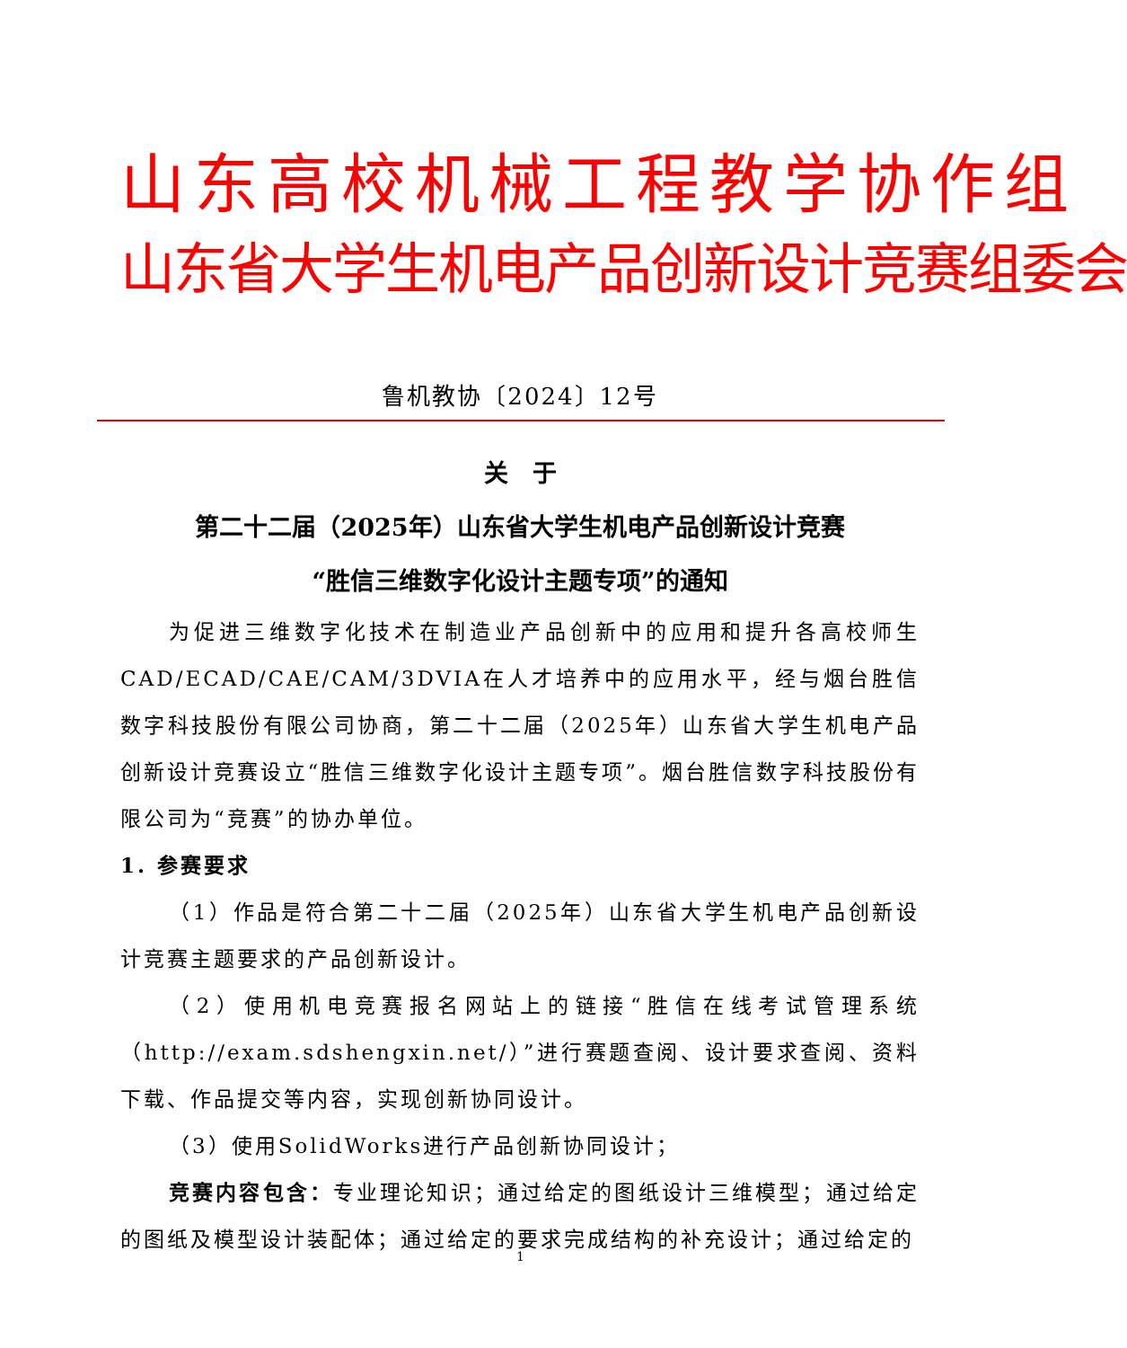山东高校机械工程教学协作组
山东省大学生机电产品创新设计竞赛组委会
鲁机教协〔2024〕12号
关　于
第二十二届（2025年）山东省大学生机电产品创新设计竞赛
“胜信三维数字化设计主题专项”的通知
为促进三维数字化技术在制造业产品创新中的应用和提升各高校师生CAD/ECAD/CAE/CAM/3DVIA在人才培养中的应用水平，经与烟台胜信数字科技股份有限公司协商，第二十二届（2025年）山东省大学生机电产品创新设计竞赛设立“胜信三维数字化设计主题专项”。烟台胜信数字科技股份有限公司为“竞赛”的协办单位。
1. 参赛要求
（1）作品是符合第二十二届（2025年）山东省大学生机电产品创新设计竞赛主题要求的产品创新设计。
（2）使用机电竞赛报名网站上的链接“胜信在线考试管理系统（http://exam.sdshengxin.net/）”进行赛题查阅、设计要求查阅、资料下载、作品提交等内容，实现创新协同设计。
（3）使用SolidWorks进行产品创新协同设计；
竞赛内容包含：专业理论知识；通过给定的图纸设计三维模型；通过给定的图纸及模型设计装配体；通过给定的要求完成结构的补充设计；通过给定的
1